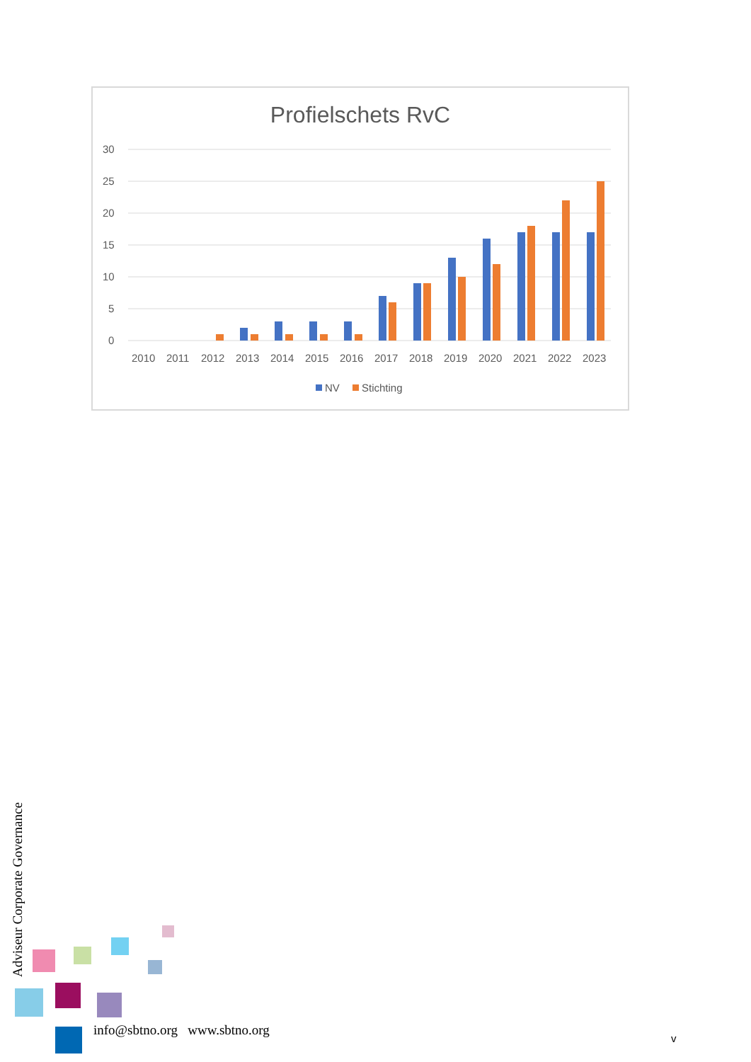Profielschets RvC
30
25
20
15
10
5
0
2010
2011
2012
2013
2014
2015
2016
2017
2018
2019
2020
2021
2022
2023
NV
Stichting
Adviseur Corporate Governance
info@sbtno.org www.sbtno.org
v